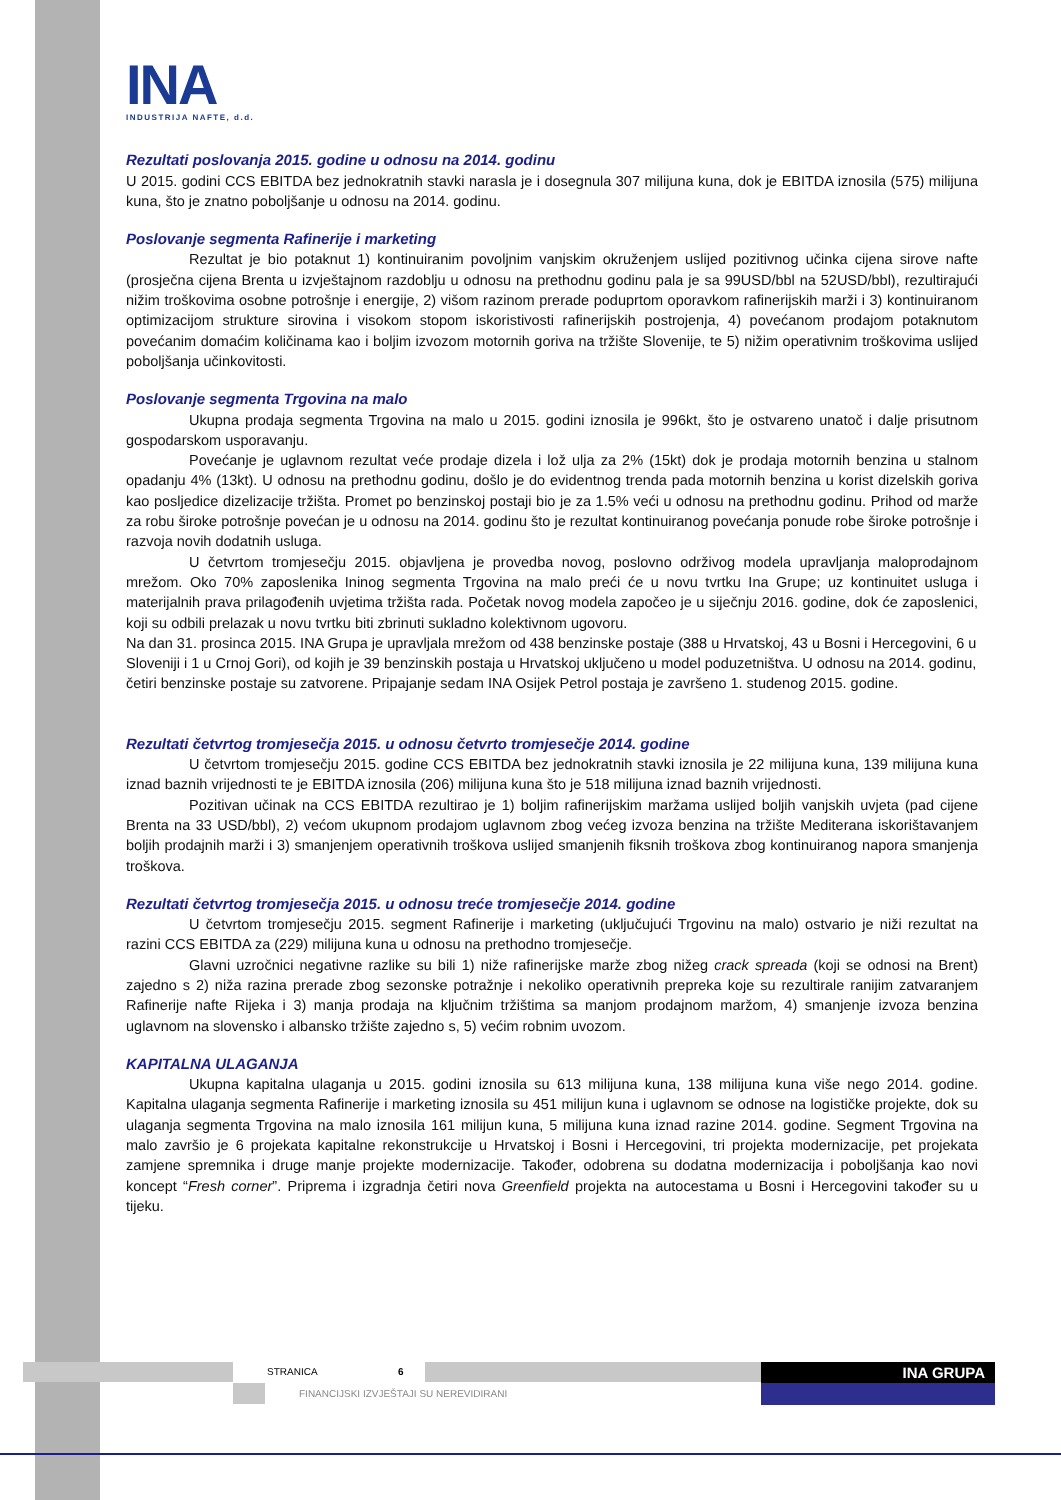INA
INDUSTRIJA NAFTE, d.d.
Rezultati poslovanja 2015. godine u odnosu na 2014. godinu
U 2015. godini CCS EBITDA bez jednokratnih stavki narasla je i dosegnula 307 milijuna kuna, dok je EBITDA iznosila (575) milijuna kuna, što je znatno poboljšanje u odnosu na 2014. godinu.
Poslovanje segmenta Rafinerije i marketing
Rezultat je bio potaknut 1) kontinuiranim povoljnim vanjskim okruženjem uslijed pozitivnog učinka cijena sirove nafte (prosječna cijena Brenta u izvještajnom razdoblju u odnosu na prethodnu godinu pala je sa 99USD/bbl na 52USD/bbl), rezultirajući nižim troškovima osobne potrošnje i energije, 2) višom razinom prerade poduprtom oporavkom rafinerijskih marži i 3) kontinuiranom optimizacijom strukture sirovina i visokom stopom iskoristivosti rafinerijskih postrojenja, 4) povećanom prodajom potaknutom povećanim domaćim količinama kao i boljim izvozom motornih goriva na tržište Slovenije, te 5) nižim operativnim troškovima uslijed poboljšanja učinkovitosti.
Poslovanje segmenta Trgovina na malo
Ukupna prodaja segmenta Trgovina na malo u 2015. godini iznosila je 996kt, što je ostvareno unatoč i dalje prisutnom gospodarskom usporavanju.
Povećanje je uglavnom rezultat veće prodaje dizela i lož ulja za 2% (15kt) dok je prodaja motornih benzina u stalnom opadanju 4% (13kt). U odnosu na prethodnu godinu, došlo je do evidentnog trenda pada motornih benzina u korist dizelskih goriva kao posljedice dizelizacije tržišta. Promet po benzinskoj postaji bio je za 1.5% veći u odnosu na prethodnu godinu. Prihod od marže za robu široke potrošnje povećan je u odnosu na 2014. godinu što je rezultat kontinuiranog povećanja ponude robe široke potrošnje i razvoja novih dodatnih usluga.
U četvrtom tromjesečju 2015. objavljena je provedba novog, poslovno održivog modela upravljanja maloprodajnom mrežom. Oko 70% zaposlenika Ininog segmenta Trgovina na malo preći će u novu tvrtku Ina Grupe; uz kontinuitet usluga i materijalnih prava prilagođenih uvjetima tržišta rada. Početak novog modela započeo je u siječnju 2016. godine, dok će zaposlenici, koji su odbili prelazak u novu tvrtku biti zbrinuti sukladno kolektivnom ugovoru.
Na dan 31. prosinca 2015. INA Grupa je upravljala mrežom od 438 benzinske postaje (388 u Hrvatskoj, 43 u Bosni i Hercegovini, 6 u Sloveniji i 1 u Crnoj Gori), od kojih je 39 benzinskih postaja u Hrvatskoj uključeno u model poduzetništva. U odnosu na 2014. godinu, četiri benzinske postaje su zatvorene. Pripajanje sedam INA Osijek Petrol postaja je završeno 1. studenog 2015. godine.
Rezultati četvrtog tromjesečja 2015. u odnosu četvrto tromjesečje 2014. godine
U četvrtom tromjesečju 2015. godine CCS EBITDA bez jednokratnih stavki iznosila je 22 milijuna kuna, 139 milijuna kuna iznad baznih vrijednosti te je EBITDA iznosila (206) milijuna kuna što je 518 milijuna iznad baznih vrijednosti.
Pozitivan učinak na CCS EBITDA rezultirao je 1) boljim rafinerijskim maržama uslijed boljih vanjskih uvjeta (pad cijene Brenta na 33 USD/bbl), 2) većom ukupnom prodajom uglavnom zbog većeg izvoza benzina na tržište Mediterana iskorištavanjem boljih prodajnih marži i 3) smanjenjem operativnih troškova uslijed smanjenih fiksnih troškova zbog kontinuiranog napora smanjenja troškova.
Rezultati četvrtog tromjesečja 2015. u odnosu treće tromjesečje 2014. godine
U četvrtom tromjesečju 2015. segment Rafinerije i marketing (uključujući Trgovinu na malo) ostvario je niži rezultat na razini CCS EBITDA za (229) milijuna kuna u odnosu na prethodno tromjesečje.
Glavni uzročnici negativne razlike su bili 1) niže rafinerijske marže zbog nižeg crack spreada (koji se odnosi na Brent) zajedno s 2) niža razina prerade zbog sezonske potražnje i nekoliko operativnih prepreka koje su rezultirale ranijim zatvaranjem Rafinerije nafte Rijeka i 3) manja prodaja na ključnim tržištima sa manjom prodajnom maržom, 4) smanjenje izvoza benzina uglavnom na slovensko i albansko tržište zajedno s, 5) većim robnim uvozom.
KAPITALNA ULAGANJA
Ukupna kapitalna ulaganja u 2015. godini iznosila su 613 milijuna kuna, 138 milijuna kuna više nego 2014. godine. Kapitalna ulaganja segmenta Rafinerije i marketing iznosila su 451 milijun kuna i uglavnom se odnose na logističke projekte, dok su ulaganja segmenta Trgovina na malo iznosila 161 milijun kuna, 5 milijuna kuna iznad razine 2014. godine. Segment Trgovina na malo završio je 6 projekata kapitalne rekonstrukcije u Hrvatskoj i Bosni i Hercegovini, tri projekta modernizacije, pet projekata zamjene spremnika i druge manje projekte modernizacije. Također, odobrena su dodatna modernizacija i poboljšanja kao novi koncept “Fresh corner”. Priprema i izgradnja četiri nova Greenfield projekta na autocestama u Bosni i Hercegovini također su u tijeku.
STRANICA 6
FINANCIJSKI IZVJEŠTAJI SU NEREVIDIRANI
INA GRUPA